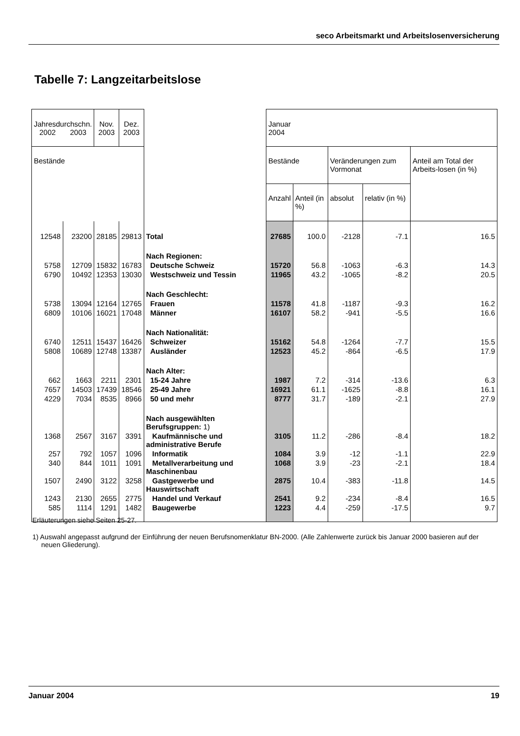seco Arbeitsmarkt und Arbeitslosenversicherung
Tabelle 7: Langzeitarbeitslose
| Jahresdurchschn. 2002 2003 | | Nov. 2003 | Dez. 2003 | | Januar 2004 | | | | |
| --- | --- | --- | --- | --- | --- | --- | --- | --- | --- |
| Bestände | | | | | Bestände | | Veränderungen zum Vormonat | | Anteil am Total der Arbeits-losen (in %) |
| | | | | | Anzahl | Anteil (in %) | absolut | relativ (in %) | |
| 12548 | 23200 | 28185 | 29813 | Total | 27685 | 100.0 | -2128 | -7.1 | 16.5 |
| | | | | Nach Regionen: | | | | | |
| 5758 | 12709 | 15832 | 16783 | Deutsche Schweiz | 15720 | 56.8 | -1063 | -6.3 | 14.3 |
| 6790 | 10492 | 12353 | 13030 | Westschweiz und Tessin | 11965 | 43.2 | -1065 | -8.2 | 20.5 |
| | | | | Nach Geschlecht: | | | | | |
| 5738 | 13094 | 12164 | 12765 | Frauen | 11578 | 41.8 | -1187 | -9.3 | 16.2 |
| 6809 | 10106 | 16021 | 17048 | Männer | 16107 | 58.2 | -941 | -5.5 | 16.6 |
| | | | | Nach Nationalität: | | | | | |
| 6740 | 12511 | 15437 | 16426 | Schweizer | 15162 | 54.8 | -1264 | -7.7 | 15.5 |
| 5808 | 10689 | 12748 | 13387 | Ausländer | 12523 | 45.2 | -864 | -6.5 | 17.9 |
| | | | | Nach Alter: | | | | | |
| 662 | 1663 | 2211 | 2301 | 15-24 Jahre | 1987 | 7.2 | -314 | -13.6 | 6.3 |
| 7657 | 14503 | 17439 | 18546 | 25-49 Jahre | 16921 | 61.1 | -1625 | -8.8 | 16.1 |
| 4229 | 7034 | 8535 | 8966 | 50 und mehr | 8777 | 31.7 | -189 | -2.1 | 27.9 |
| | | | | Nach ausgewählten Berufsgruppen: 1) | | | | | |
| 1368 | 2567 | 3167 | 3391 | Kaufmännische und administrative Berufe | 3105 | 11.2 | -286 | -8.4 | 18.2 |
| 257 | 792 | 1057 | 1096 | Informatik | 1084 | 3.9 | -12 | -1.1 | 22.9 |
| 340 | 844 | 1011 | 1091 | Metallverarbeitung und Maschinenbau | 1068 | 3.9 | -23 | -2.1 | 18.4 |
| 1507 | 2490 | 3122 | 3258 | Gastgewerbe und Hauswirtschaft | 2875 | 10.4 | -383 | -11.8 | 14.5 |
| 1243 | 2130 | 2655 | 2775 | Handel und Verkauf | 2541 | 9.2 | -234 | -8.4 | 16.5 |
| 585 | 1114 | 1291 | 1482 | Baugewerbe | 1223 | 4.4 | -259 | -17.5 | 9.7 |
Erläuterungen siehe Seiten 25-27.
1) Auswahl angepasst aufgrund der Einführung der neuen Berufsnomenklatur BN-2000. (Alle Zahlenwerte zurück bis Januar 2000 basieren auf der neuen Gliederung).
Januar 2004 19